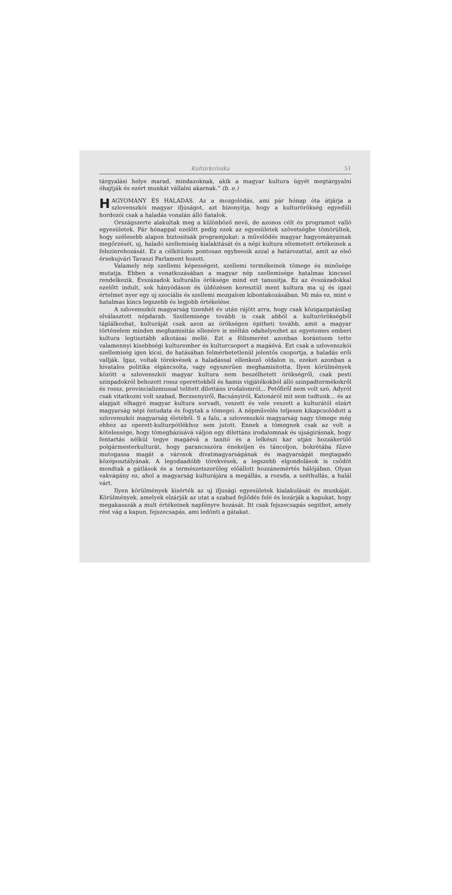Kultúrkrónika 51
tárgyalási helye marad, mindazoknak, akik a magyar kultura ügyét megtárgyalni óhajtják és ezért munkát vállalni akarnak.“ (b. e.)
HAGYOMÁNY ÉS HALADÁS. Az a mozgolódás, ami pár hónap óta átjárja a szlovenszkói magyar ifjúságot, azt bizonyitja, hogy a kulturörökség egyedüli hordozói csak a haladás vonalán álló fiatalok.
Országszerte alakultak meg a különböző nevü, de azonos célt és programot valló egyesületek. Pár hónappal ezelőtt pedig ezek az egyesületek szövetségbe tömörültek, hogy szélesebb alapon biztositsák programjukat: a művelődés magyar hagyományainak megőrzését, uj, haladó szellemiség kialakitását és a népi kultura eltemetett értékeinek a felszinrehozását. Ez a célkitüzés pontosan egybeesik azzal a határozattal, amit az első érsekujvári Tavaszi Parlament hozott.
Valamely nép szellemi képességeit, szellemi termékeinek tömege és minősége mutatja. Ebben a vonatkozásában a magyar nép szellemisége hatalmas kincssel rendelkezik. Évszázadok kulturális öröksége mind ezt tanusitja. Ez az évszázadokkal ezelőtt indult, sok hányódáson és üldözésen keresztül ment kultura ma uj és igazi értelmet nyer egy uj szociális és szellemi mozgalom kibontakozásában. Mi más ez, mint e hatalmas kincs legszebb és legjobb értékelése.
A szlovenszkói magyarság tizenhét év után rájött arra, hogy csak közigazgatásilag elválasztott népdarab. Szellemisége tovább is csak abból a kulturörökségből táplálkozhat, kulturáját csak azon az örökségen épitheti tovább, amit a magyar történelem minden meghamisitás ellenére is méltán odahelyezhet az egyetemes emberi kultura legtisztább alkotásai mellé. Ezt a fölismerést azonban korántsem tette valamennyi kisebbségi kulturember és kulturcsoport a magáévá. Ezt csak a szlovenszkói szellemiség igen kicsi, de hatásában felmérhetetlenül jelentős csoportja, a haladás erői vallják. Igaz, voltak törekvések a haladással ellenkező oldalon is, ezeket azonban a hivatalos politika elgáncsolta, vagy egyszerűen meghamisitotta. Ilyen körülmények között a szlovenszkói magyar kultura nem beszélhetett örökségről, csak pesti szinpadokról behozott rossz operettekből és hamis vigjátékokból álló szinpadtermékekről és rossz, provincializmussal telitett dilettáns irodalomról... Petőfiről nem volt szó, Adyról csak vitatkozni volt szabad, Berzsenyiről, Bacsányiról, Katonáról mit sem tudtunk... és az alapjait elhagyó magyar kultura sorvadt, veszett és vele veszett a kulturától elzárt magyarság népi öntudata és fogytak a tömegei. A népművelés teljesen kikapcsolódott a szlovenszkói magyarság életéből. S a falu, a szlovenszkói magyarság nagy tömege még ehhez az operett-kulturpótlékhoz sem jutott. Ennek a tömegnek csak az volt a kötelessége, hogy tömegbázisává váljon egy dilettáns irodalomnak és ujságirásnak, hogy fentartás nélkül tegye magáévá a tanitó és a lelkészi kar utján hozzákerülő polgármesterkulturát, hogy parancsszóra énekeljen és táncoljon, bokrétába fűzve mutogassa magát a városok divatmagyarságának és magyarságát megtagadó középosztályának. A legodaadóbb törekvések, a legszebb elgondolások is csődöt mondtak a gátlások és a természetszerűleg előállott hozzánemértés hálójában. Olyan vakvágány ez, ahol a magyarság kulturájára a megállás, a rozsda, a széthullás, a halál várt.
Ilyen körülmények kisérték az uj ifjusági egyesületek kialakulását és munkáját. Körülmények, amelyek elzárják az utat a szabad fejlődés felé és lezárják a kapukat, hogy megakasszák a mult értékeinek napfényre hozását. Itt csak fejszecsapás segithet, amely rést vág a kapun, fejszecsapás, ami ledönti a gátakat.